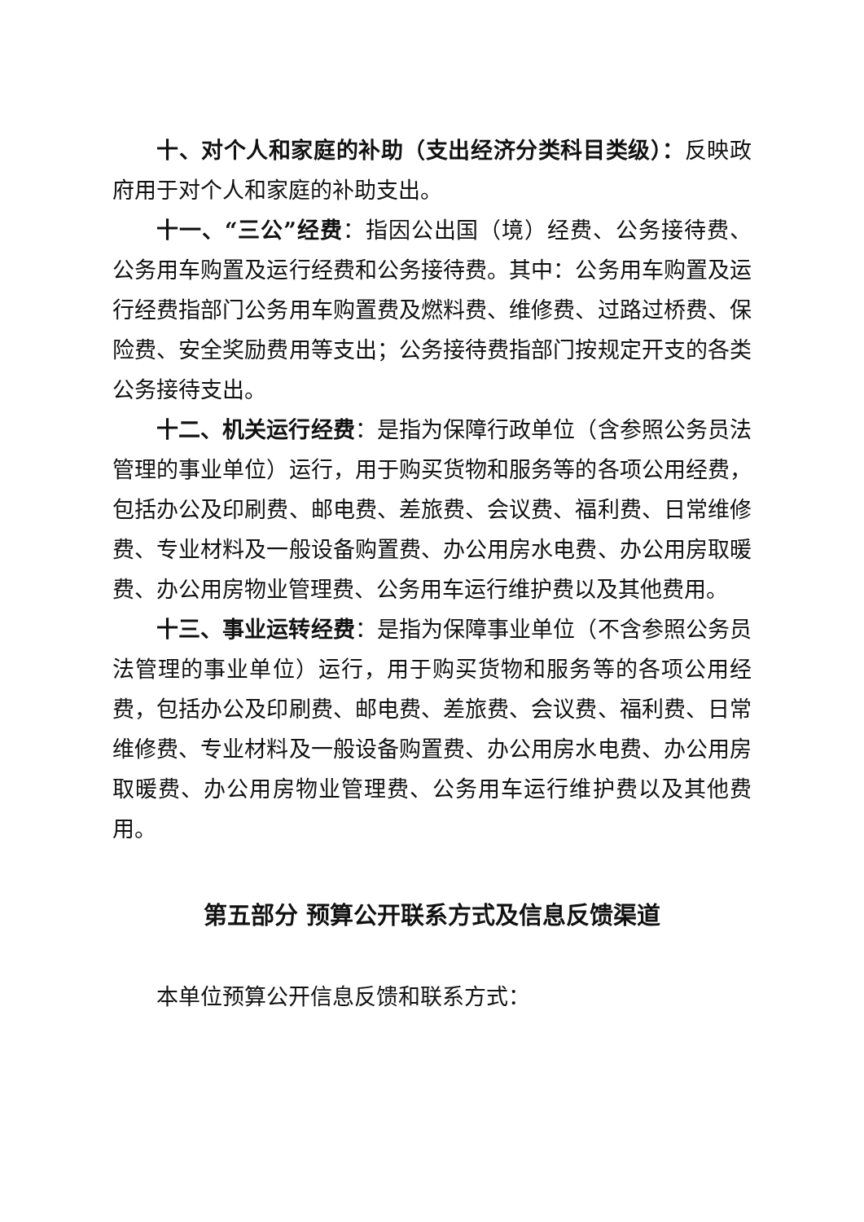十、对个人和家庭的补助（支出经济分类科目类级）：反映政府用于对个人和家庭的补助支出。
十一、“三公”经费：指因公出国（境）经费、公务接待费、公务用车购置及运行经费和公务接待费。其中：公务用车购置及运行经费指部门公务用车购置费及燃料费、维修费、过路过桥费、保险费、安全奖励费用等支出；公务接待费指部门按规定开支的各类公务接待支出。
十二、机关运行经费：是指为保障行政单位（含参照公务员法管理的事业单位）运行，用于购买货物和服务等的各项公用经费，包括办公及印刷费、邮电费、差旅费、会议费、福利费、日常维修费、专业材料及一般设备购置费、办公用房水电费、办公用房取暖费、办公用房物业管理费、公务用车运行维护费以及其他费用。
十三、事业运转经费：是指为保障事业单位（不含参照公务员法管理的事业单位）运行，用于购买货物和服务等的各项公用经费，包括办公及印刷费、邮电费、差旅费、会议费、福利费、日常维修费、专业材料及一般设备购置费、办公用房水电费、办公用房取暖费、办公用房物业管理费、公务用车运行维护费以及其他费用。
第五部分 预算公开联系方式及信息反馈渠道
本单位预算公开信息反馈和联系方式：